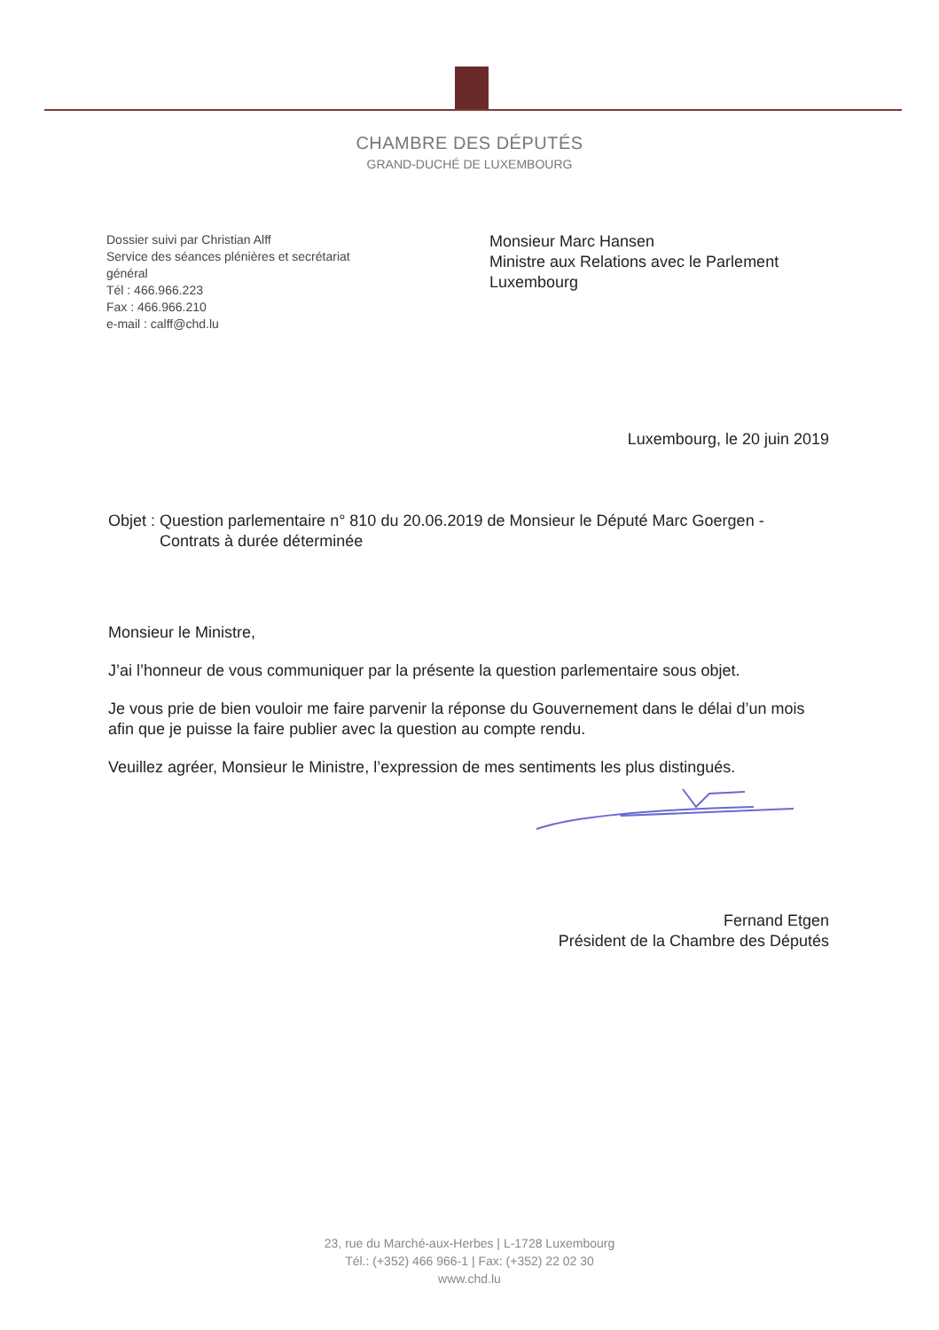CHAMBRE DES DÉPUTÉS
GRAND-DUCHÉ DE LUXEMBOURG
Dossier suivi par Christian Alff
Service des séances plénières et secrétariat général
Tél : 466.966.223
Fax : 466.966.210
e-mail : calff@chd.lu
Monsieur Marc Hansen
Ministre aux Relations avec le Parlement
Luxembourg
Luxembourg, le 20 juin 2019
Objet : Question parlementaire n° 810 du 20.06.2019 de Monsieur le Député Marc Goergen -
Contrats à durée déterminée
Monsieur le Ministre,
J’ai l’honneur de vous communiquer par la présente la question parlementaire sous objet.
Je vous prie de bien vouloir me faire parvenir la réponse du Gouvernement dans le délai d’un mois afin que je puisse la faire publier avec la question au compte rendu.
Veuillez agréer, Monsieur le Ministre, l’expression de mes sentiments les plus distingués.
Fernand Etgen
Président de la Chambre des Députés
23, rue du Marché-aux-Herbes | L-1728 Luxembourg
Tél.: (+352) 466 966-1 | Fax: (+352) 22 02 30
www.chd.lu